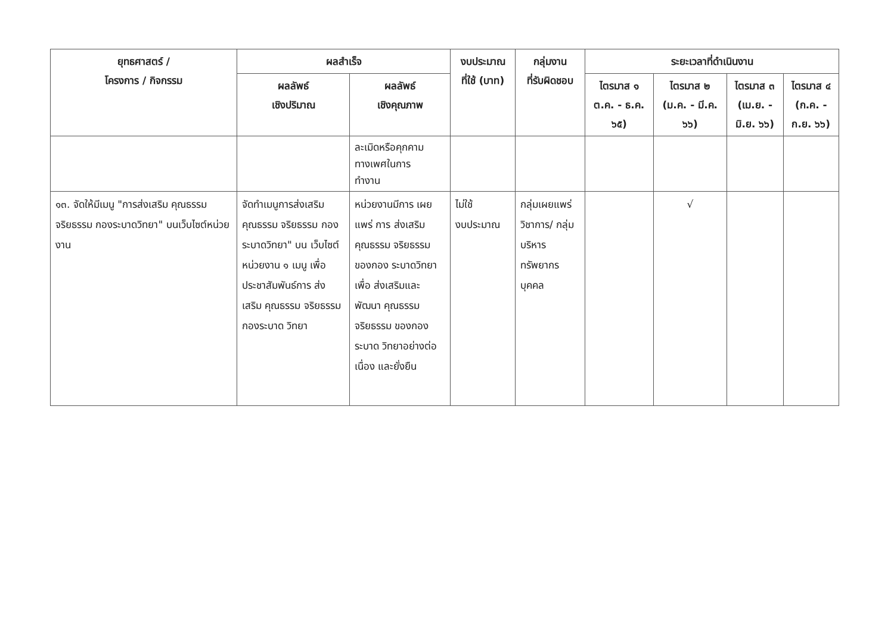| ยุทธศาสตร์ / โครงการ / กิจกรรม | ผลสำเร็จ | | งบประมาณ ที่ใช้ (บาท) | กลุ่มงาน ที่รับผิดชอบ | ระยะเวลาที่ดำเนินงาน | | | |
| --- | --- | --- | --- | --- | --- | --- | --- | --- |
| | ผลลัพธ์ เชิงปริมาณ | ผลลัพธ์ เชิงคุณภาพ | | | ไตรมาส ๑ ต.ค. - ธ.ค. ๖๕) | ไตรมาส ๒ (ม.ค. - มี.ค. ๖๖) | ไตรมาส ๓ (เม.ย. - มิ.ย. ๖๖) | ไตรมาส ๔ (ก.ค. - ก.ย. ๖๖) |
| | | ละเมิดหรือคุกคาม ทางเพศในการ ทำงาน | | | | | | |
| ๑๓. จัดให้มีเมนู "การส่งเสริม คุณธรรม จริยธรรม กองระบาดวิทยา" บนเว็บไซต์หน่วยงาน | จัดทำเมนูการส่งเสริม คุณธรรม จริยธรรม กองระบาดวิทยา" บน เว็บไซต์หน่วยงาน ๑ เมนู เพื่อประชาสัมพันธ์การ ส่งเสริม คุณธรรม จริยธรรม กองระบาด วิทยา | หน่วยงานมีการ เผยแพร่ การ ส่งเสริม คุณธรรม จริยธรรมของกอง ระบาดวิทยา เพื่อ ส่งเสริมและพัฒนา คุณธรรม จริยธรรม ของกองระบาด วิทยาอย่างต่อเนื่อง และยั่งยืน | ไม่ใช้ งบประมาณ | กลุ่มเผยแพร่ วิชาการ/ กลุ่มบริหาร ทรัพยากร บุคคล | | √ | | |